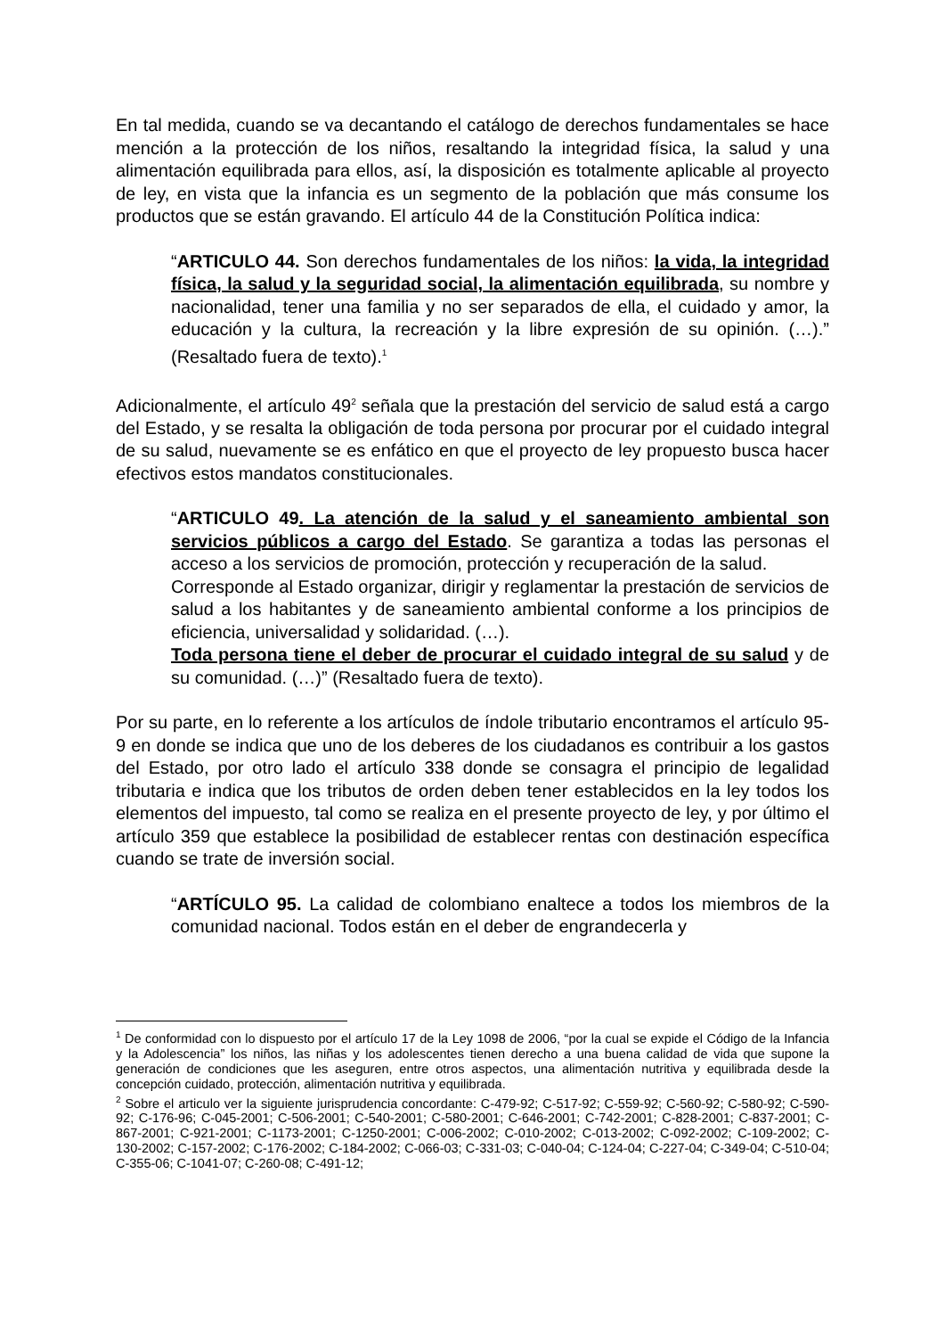En tal medida, cuando se va decantando el catálogo de derechos fundamentales se hace mención a la protección de los niños, resaltando la integridad física, la salud y una alimentación equilibrada para ellos, así, la disposición es totalmente aplicable al proyecto de ley, en vista que la infancia es un segmento de la población que más consume los productos que se están gravando. El artículo 44 de la Constitución Política indica:
“ARTICULO 44. Son derechos fundamentales de los niños: la vida, la integridad física, la salud y la seguridad social, la alimentación equilibrada, su nombre y nacionalidad, tener una familia y no ser separados de ella, el cuidado y amor, la educación y la cultura, la recreación y la libre expresión de su opinión. (…).” (Resaltado fuera de texto).<sup>1</sup>
Adicionalmente, el artículo 49<sup>2</sup> señala que la prestación del servicio de salud está a cargo del Estado, y se resalta la obligación de toda persona por procurar por el cuidado integral de su salud, nuevamente se es enfático en que el proyecto de ley propuesto busca hacer efectivos estos mandatos constitucionales.
“ARTICULO 49. La atención de la salud y el saneamiento ambiental son servicios públicos a cargo del Estado. Se garantiza a todas las personas el acceso a los servicios de promoción, protección y recuperación de la salud.
Corresponde al Estado organizar, dirigir y reglamentar la prestación de servicios de salud a los habitantes y de saneamiento ambiental conforme a los principios de eficiencia, universalidad y solidaridad. (…).
Toda persona tiene el deber de procurar el cuidado integral de su salud y de su comunidad. (…)” (Resaltado fuera de texto).
Por su parte, en lo referente a los artículos de índole tributario encontramos el artículo 95-9 en donde se indica que uno de los deberes de los ciudadanos es contribuir a los gastos del Estado, por otro lado el artículo 338 donde se consagra el principio de legalidad tributaria e indica que los tributos de orden deben tener establecidos en la ley todos los elementos del impuesto, tal como se realiza en el presente proyecto de ley, y por último el artículo 359 que establece la posibilidad de establecer rentas con destinación específica cuando se trate de inversión social.
“ARTÍCULO 95. La calidad de colombiano enaltece a todos los miembros de la comunidad nacional. Todos están en el deber de engrandecerla y
<sup>1</sup> De conformidad con lo dispuesto por el artículo 17 de la Ley 1098 de 2006, “por la cual se expide el Código de la Infancia y la Adolescencia” los niños, las niñas y los adolescentes tienen derecho a una buena calidad de vida que supone la generación de condiciones que les aseguren, entre otros aspectos, una alimentación nutritiva y equilibrada desde la concepción cuidado, protección, alimentación nutritiva y equilibrada.
<sup>2</sup> Sobre el articulo ver la siguiente jurisprudencia concordante: C-479-92; C-517-92; C-559-92; C-560-92; C-580-92; C-590-92; C-176-96; C-045-2001; C-506-2001; C-540-2001; C-580-2001; C-646-2001; C-742-2001; C-828-2001; C-837-2001; C-867-2001; C-921-2001; C-1173-2001; C-1250-2001; C-006-2002; C-010-2002; C-013-2002; C-092-2002; C-109-2002; C-130-2002; C-157-2002; C-176-2002; C-184-2002; C-066-03; C-331-03; C-040-04; C-124-04; C-227-04; C-349-04; C-510-04; C-355-06; C-1041-07; C-260-08; C-491-12;